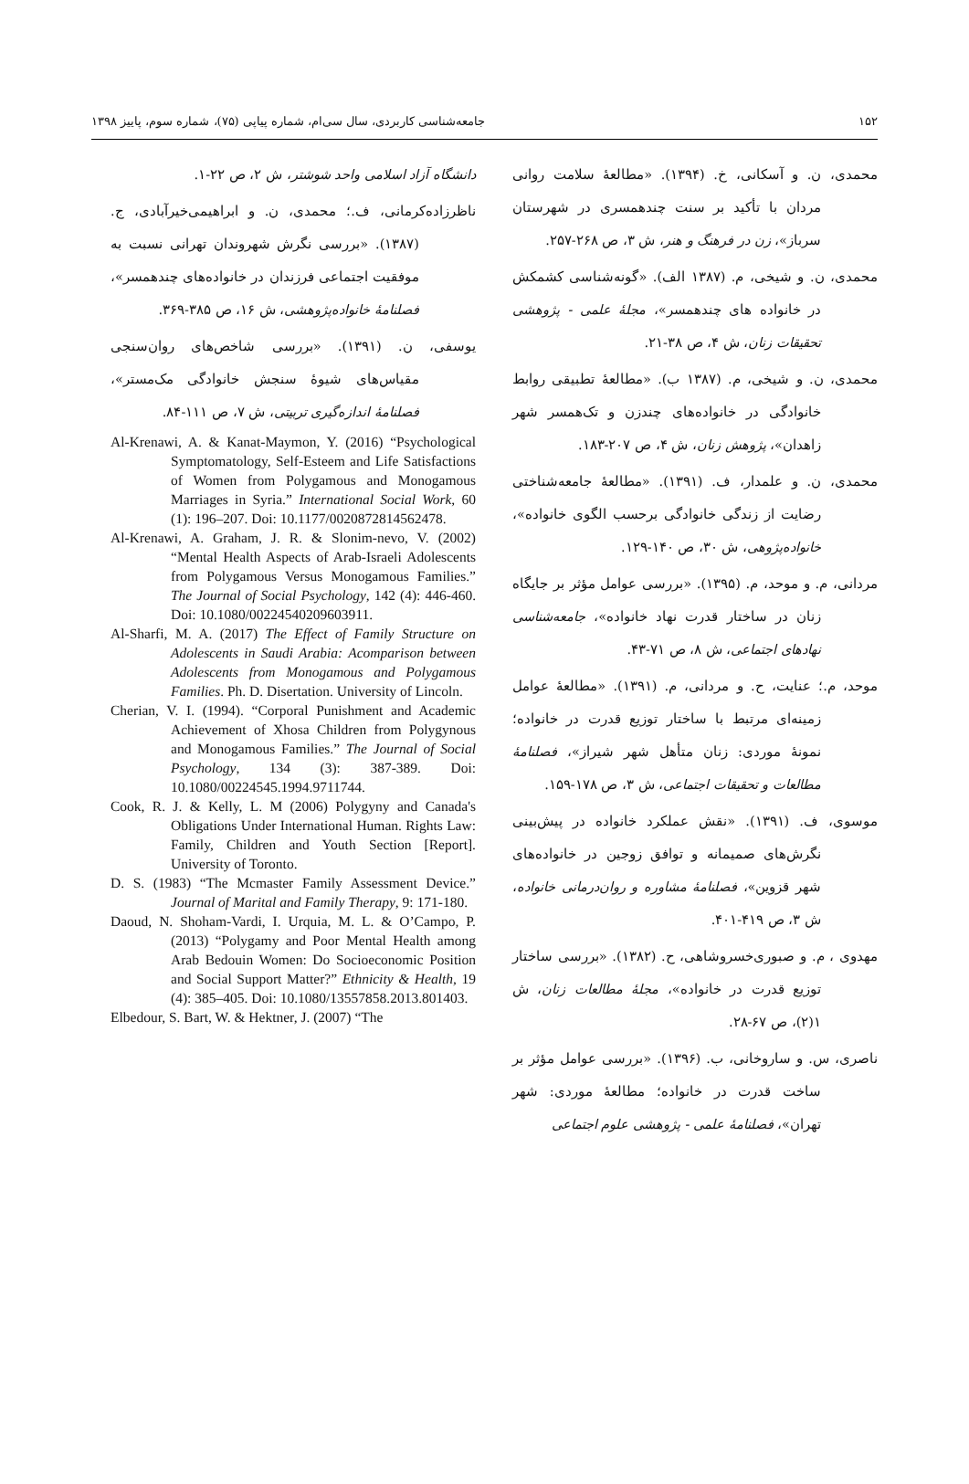جامعه‌شناسی کاربردی، سال سی‌ام، شماره پیاپی (۷۵)، شماره سوم، پاییز ۱۳۹۸ ۱۵۲
محمدی، ن. و آسکانی، خ. (۱۳۹۴). «مطالعهٔ سلامت روانی مردان با تأکید بر سنت چندهمسری در شهرستان سرباز»، زن در فرهنگ و هنر، ش ۳، ص ۲۶۸-۲۵۷.
محمدی، ن. و شیخی، م. (۱۳۸۷ الف). «گونه‌شناسی کشمکش در خانواده های چندهمسر»، مجلهٔ علمی - پژوهشی تحقیقات زنان، ش ۴، ص ۳۸-۲۱.
محمدی، ن. و شیخی، م. (۱۳۸۷ ب). «مطالعهٔ تطبیقی روابط خانوادگی در خانواده‌های چندزن و تک‌همسر شهر زاهدان»، پژوهش زنان، ش ۴، ص ۲۰۷-۱۸۳.
محمدی، ن. و علمدار، ف. (۱۳۹۱). «مطالعهٔ جامعه‌شناختی رضایت از زندگی خانوادگی برحسب الگوی خانواده»، خانواده‌پژوهی، ش ۳۰، ص ۱۴۰-۱۲۹.
مردانی، م. و موحد، م. (۱۳۹۵). «بررسی عوامل مؤثر بر جایگاه زنان در ساختار قدرت نهاد خانواده»، جامعه‌شناسی نهادهای اجتماعی، ش ۸، ص ۷۱-۴۳.
موحد، م.؛ عنایت، ح. و مردانی، م. (۱۳۹۱). «مطالعهٔ عوامل زمینه‌ای مرتبط با ساختار توزیع قدرت در خانواده؛ نمونهٔ موردی: زنان متأهل شهر شیراز»، فصلنامهٔ مطالعات و تحقیقات اجتماعی، ش ۳، ص ۱۷۸-۱۵۹.
موسوی، ف. (۱۳۹۱). «نقش عملکرد خانواده در پیش‌بینی نگرش‌های صمیمانه و توافق زوجین در خانواده‌های شهر قزوین»، فصلنامهٔ مشاوره و روان‌درمانی خانواده، ش ۳، ص ۴۱۹-۴۰۱.
مهدوی ، م. و صبوری‌خسروشاهی، ح. (۱۳۸۲). «بررسی ساختار توزیع قدرت در خانواده»، مجلهٔ مطالعات زنان، ش ۱(۲)، ص ۶۷-۲۸.
ناصری، س. و ساروخانی، ب. (۱۳۹۶). «بررسی عوامل مؤثر بر ساخت قدرت در خانواده؛ مطالعهٔ موردی: شهر تهران»، فصلنامهٔ علمی - پژوهشی علوم اجتماعی
دانشگاه آزاد اسلامی واحد شوشتر، ش ۲، ص ۲۲-۱.
ناظرزاده‌کرمانی، ف.؛ محمدی، ن. و ابراهیمی‌خیرآبادی، ج. (۱۳۸۷). «بررسی نگرش شهروندان تهرانی نسبت به موفقیت اجتماعی فرزندان در خانواده‌های چندهمسر»، فصلنامهٔ خانواده‌پژوهشی، ش ۱۶، ص ۳۸۵-۳۶۹.
یوسفی، ن. (۱۳۹۱). «بررسی شاخص‌های روان‌سنجی مقیاس‌های شیوهٔ سنجش خانوادگی مک‌مستر»، فصلنامهٔ اندازه‌گیری تربیتی، ش ۷، ص ۱۱۱-۸۴.
Al-Krenawi, A. & Kanat-Maymon, Y. (2016) “Psychological Symptomatology, Self-Esteem and Life Satisfactions of Women from Polygamous and Monogamous Marriages in Syria.” International Social Work, 60 (1): 196–207. Doi: 10.1177/0020872814562478.
Al-Krenawi, A. Graham, J. R. & Slonim-nevo, V. (2002) “Mental Health Aspects of Arab-Israeli Adolescents from Polygamous Versus Monogamous Families.” The Journal of Social Psychology, 142 (4): 446-460. Doi: 10.1080/00224540209603911.
Al-Sharfi, M. A. (2017) The Effect of Family Structure on Adolescents in Saudi Arabia: Acomparison between Adolescents from Monogamous and Polygamous Families. Ph. D. Disertation. University of Lincoln.
Cherian, V. I. (1994). “Corporal Punishment and Academic Achievement of Xhosa Children from Polygynous and Monogamous Families.” The Journal of Social Psychology, 134 (3): 387-389. Doi: 10.1080/00224545.1994.9711744.
Cook, R. J. & Kelly, L. M (2006) Polygyny and Canada's Obligations Under International Human. Rights Law: Family, Children and Youth Section [Report]. University of Toronto.
D. S. (1983) “The Mcmaster Family Assessment Device.” Journal of Marital and Family Therapy, 9: 171-180.
Daoud, N. Shoham-Vardi, I. Urquia, M. L. & O’Campo, P. (2013) “Polygamy and Poor Mental Health among Arab Bedouin Women: Do Socioeconomic Position and Social Support Matter?” Ethnicity & Health, 19 (4): 385–405. Doi: 10.1080/13557858.2013.801403.
Elbedour, S. Bart, W. & Hektner, J. (2007) “The